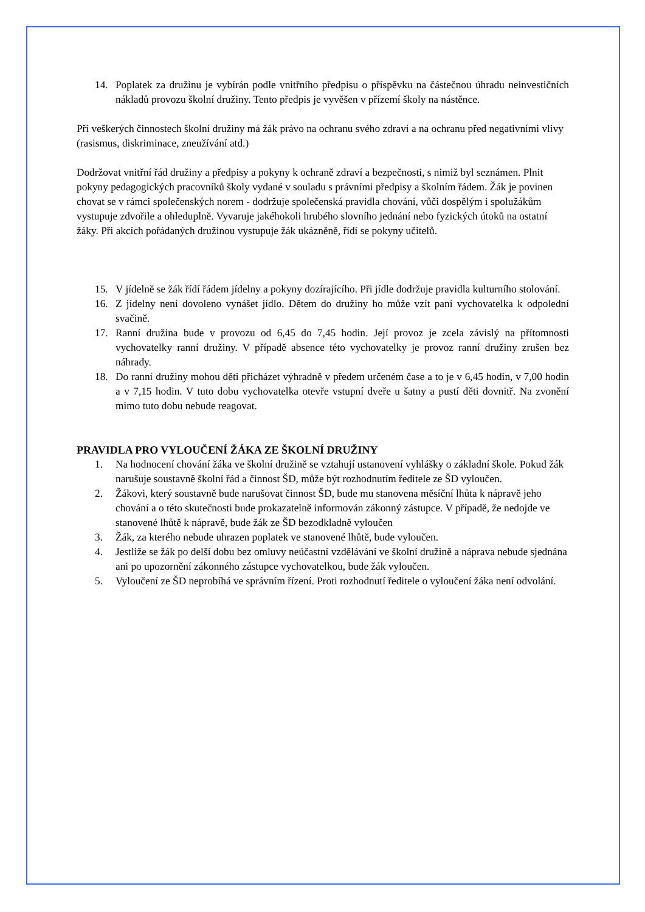14. Poplatek za družinu je vybírán podle vnitřního předpisu o příspěvku na částečnou úhradu neinvestičních nákladů provozu školní družiny. Tento předpis je vyvěšen v přízemí školy na nástěnce.
Při veškerých činnostech školní družiny má žák právo na ochranu svého zdraví a na ochranu před negativními vlivy (rasismus, diskriminace, zneužívání atd.)
Dodržovat vnitřní řád družiny a předpisy a pokyny k ochraně zdraví a bezpečnosti, s nimiž byl seznámen. Plnit pokyny pedagogických pracovníků školy vydané v souladu s právními předpisy a školním řádem. Žák je povinen chovat se v rámci společenských norem - dodržuje společenská pravidla chování, vůči dospělým i spolužákům vystupuje zdvořile a ohleduplně. Vyvaruje jakéhokoli hrubého slovního jednání nebo fyzických útoků na ostatní žáky. Při akcích pořádaných družinou vystupuje žák ukázněně, řídí se pokyny učitelů.
15. V jídelně se žák řídí řádem jídelny a pokyny dozírajícího. Při jídle dodržuje pravidla kulturního stolování.
16. Z jídelny není dovoleno vynášet jídlo. Dětem do družiny ho může vzít paní vychovatelka k odpolední svačině.
17. Ranní družina bude v provozu od 6,45 do 7,45 hodin. Její provoz je zcela závislý na přítomnosti vychovatelky ranní družiny. V případě absence této vychovatelky je provoz ranní družiny zrušen bez náhrady.
18. Do ranní družiny mohou děti přicházet výhradně v předem určeném čase a to je v 6,45 hodin, v 7,00 hodin a v 7,15 hodin. V tuto dobu vychovatelka otevře vstupní dveře u šatny a pustí děti dovnitř. Na zvonění mimo tuto dobu nebude reagovat.
PRAVIDLA PRO VYLOUČENÍ ŽÁKA ZE ŠKOLNÍ DRUŽINY
1. Na hodnocení chování žáka ve školní družině se vztahují ustanovení vyhlášky o základní škole. Pokud žák narušuje soustavně školní řád a činnost ŠD, může být rozhodnutím ředitele ze ŠD vyloučen.
2. Žákovi, který soustavně bude narušovat činnost ŠD, bude mu stanovena měsíční lhůta k nápravě jeho chování a o této skutečnosti bude prokazatelně informován zákonný zástupce. V případě, že nedojde ve stanovené lhůtě k nápravě, bude žák ze ŠD bezodkladně vyloučen
3. Žák, za kterého nebude uhrazen poplatek ve stanovené lhůtě, bude vyloučen.
4. Jestliže se žák po delší dobu bez omluvy neúčastní vzdělávání ve školní družině a náprava nebude sjednána ani po upozornění zákonného zástupce vychovatelkou, bude žák vyloučen.
5. Vyloučení ze ŠD neprobíhá ve správním řízení. Proti rozhodnutí ředitele o vyloučení žáka není odvolání.